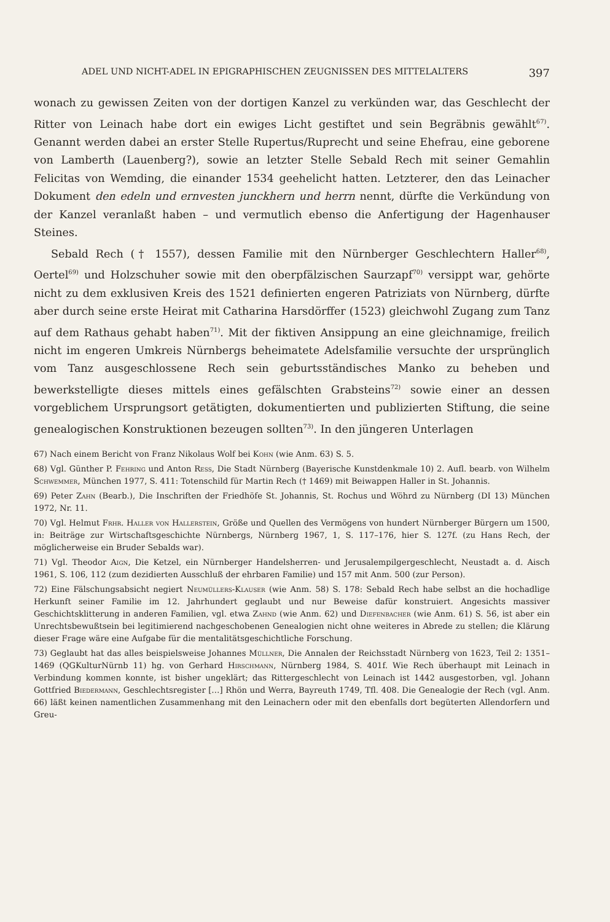ADEL UND NICHT-ADEL IN EPIGRAPHISCHEN ZEUGNISSEN DES MITTELALTERS 397
wonach zu gewissen Zeiten von der dortigen Kanzel zu verkünden war, das Geschlecht der Ritter von Leinach habe dort ein ewiges Licht gestiftet und sein Begräbnis gewählt<sup>67)</sup>. Genannt werden dabei an erster Stelle Rupertus/Ruprecht und seine Ehefrau, eine geborene von Lamberth (Lauenberg?), sowie an letzter Stelle Sebald Rech mit seiner Gemahlin Felicitas von Wemding, die einander 1534 geehelicht hatten. Letzterer, den das Leinacher Dokument den edeln und ernvesten junckhern und herrn nennt, dürfte die Verkündung von der Kanzel veranlaßt haben – und vermutlich ebenso die Anfertigung der Hagenhauser Steines.
Sebald Rech († 1557), dessen Familie mit den Nürnberger Geschlechtern Haller<sup>68)</sup>, Oertel<sup>69)</sup> und Holzschuher sowie mit den oberpfälzischen Saurzapf<sup>70)</sup> versippt war, gehörte nicht zu dem exklusiven Kreis des 1521 definierten engeren Patriziats von Nürnberg, dürfte aber durch seine erste Heirat mit Catharina Harsdörffer (1523) gleichwohl Zugang zum Tanz auf dem Rathaus gehabt haben<sup>71)</sup>. Mit der fiktiven Ansippung an eine gleichnamige, freilich nicht im engeren Umkreis Nürnbergs beheimatete Adelsfamilie versuchte der ursprünglich vom Tanz ausgeschlossene Rech sein geburtsständisches Manko zu beheben und bewerkstelligte dieses mittels eines gefälschten Grabsteins<sup>72)</sup> sowie einer an dessen vorgeblichem Ursprungsort getätigten, dokumentierten und publizierten Stiftung, die seine genealogischen Konstruktionen bezeugen sollten<sup>73)</sup>. In den jüngeren Unterlagen
67) Nach einem Bericht von Franz Nikolaus Wolf bei Kohn (wie Anm. 63) S. 5.
68) Vgl. Günther P. Fehring und Anton Ress, Die Stadt Nürnberg (Bayerische Kunstdenkmale 10) 2. Aufl. bearb. von Wilhelm Schwemmer, München 1977, S. 411: Totenschild für Martin Rech († 1469) mit Beiwappen Haller in St. Johannis.
69) Peter Zahn (Bearb.), Die Inschriften der Friedhöfe St. Johannis, St. Rochus und Wöhrd zu Nürnberg (DI 13) München 1972, Nr. 11.
70) Vgl. Helmut Frhr. Haller von Hallerstein, Größe und Quellen des Vermögens von hundert Nürnberger Bürgern um 1500, in: Beiträge zur Wirtschaftsgeschichte Nürnbergs, Nürnberg 1967, 1, S. 117–176, hier S. 127f. (zu Hans Rech, der möglicherweise ein Bruder Sebalds war).
71) Vgl. Theodor Aign, Die Ketzel, ein Nürnberger Handelsherren- und Jerusalempilgergeschlecht, Neustadt a. d. Aisch 1961, S. 106, 112 (zum dezidierten Ausschluß der ehrbaren Familie) und 157 mit Anm. 500 (zur Person).
72) Eine Fälschungsabsicht negiert Neumüllers-Klauser (wie Anm. 58) S. 178: Sebald Rech habe selbst an die hochadlige Herkunft seiner Familie im 12. Jahrhundert geglaubt und nur Beweise dafür konstruiert. Angesichts massiver Geschichtsklitterung in anderen Familien, vgl. etwa Zahnd (wie Anm. 62) und Diefenbacher (wie Anm. 61) S. 56, ist aber ein Unrechtsbewußtsein bei legitimierend nachgeschobenen Genealogien nicht ohne weiteres in Abrede zu stellen; die Klärung dieser Frage wäre eine Aufgabe für die mentalitätsgeschichtliche Forschung.
73) Geglaubt hat das alles beispielsweise Johannes Müllner, Die Annalen der Reichsstadt Nürnberg von 1623, Teil 2: 1351–1469 (QGKulturNürnb 11) hg. von Gerhard Hirschmann, Nürnberg 1984, S. 401f. Wie Rech überhaupt mit Leinach in Verbindung kommen konnte, ist bisher ungeklärt; das Rittergeschlecht von Leinach ist 1442 ausgestorben, vgl. Johann Gottfried Biedermann, Geschlechtsregister […] Rhön und Werra, Bayreuth 1749, Tfl. 408. Die Genealogie der Rech (vgl. Anm. 66) läßt keinen namentlichen Zusammenhang mit den Leinachern oder mit den ebenfalls dort begüterten Allendorfern und Greu-